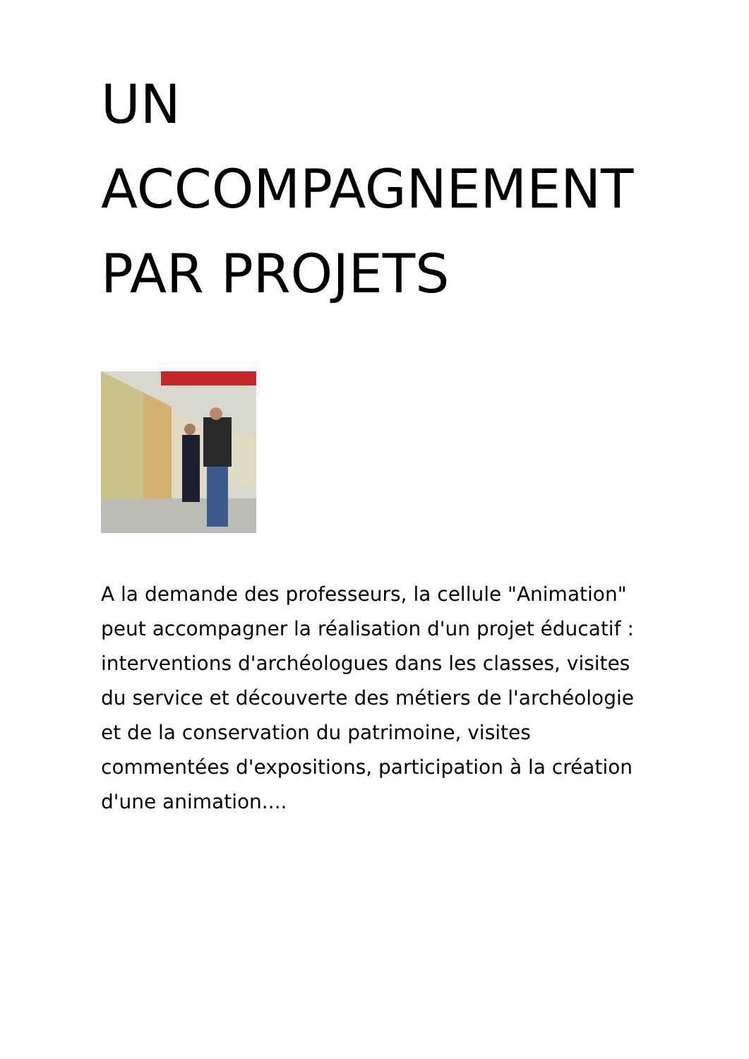UN
ACCOMPAGNEMENT
PAR PROJETS
A la demande des professeurs, la cellule "Animation" peut accompagner la réalisation d'un projet éducatif : interventions d'archéologues dans les classes, visites du service et découverte des métiers de l'archéologie et de la conservation du patrimoine, visites commentées d'expositions, participation à la création d'une animation....